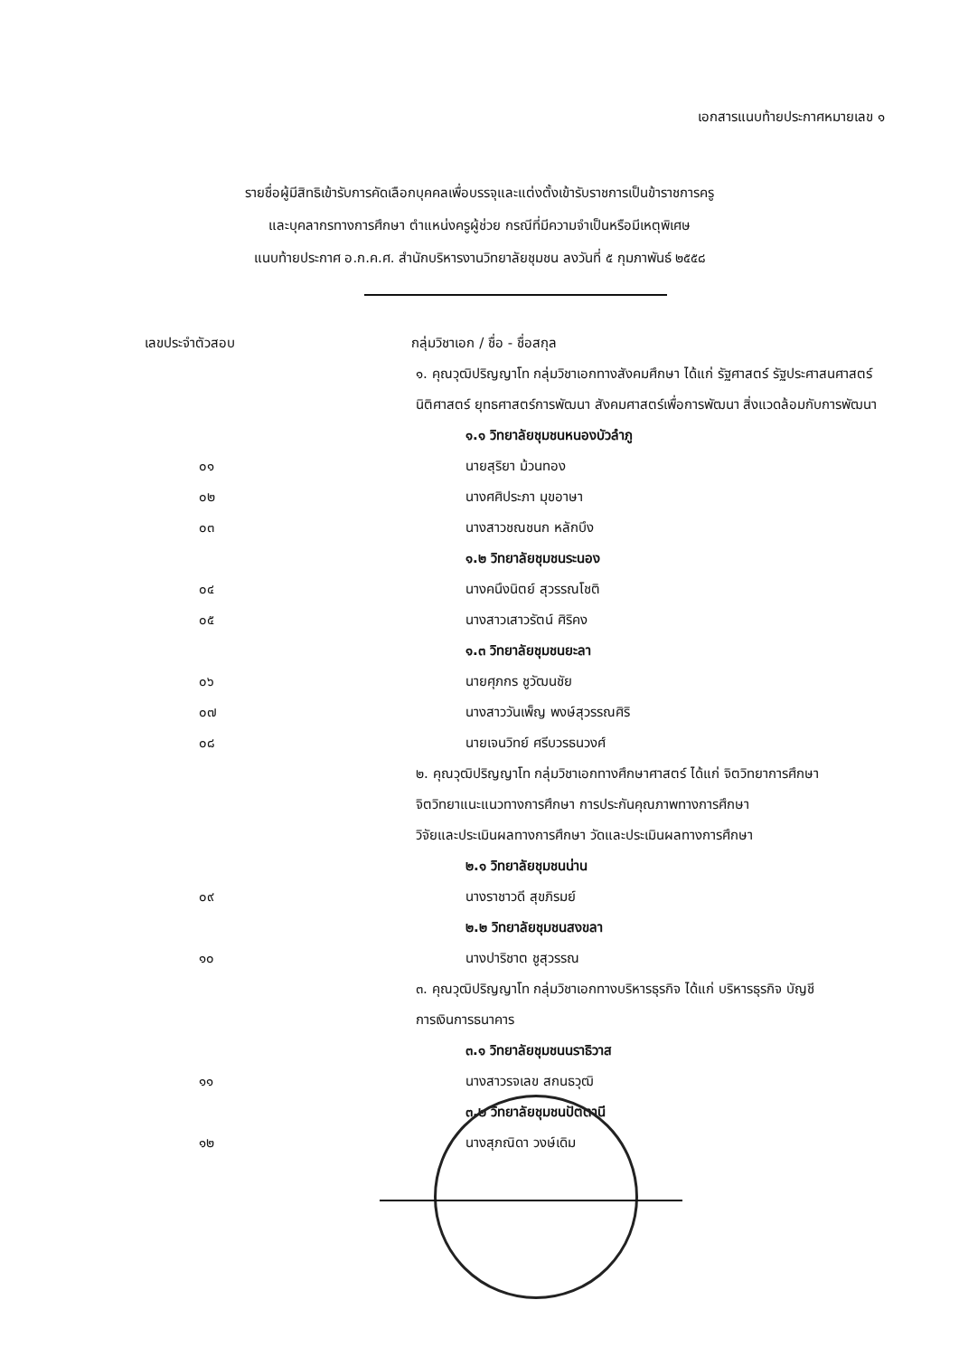เอกสารแนบท้ายประกาศหมายเลข ๑
รายชื่อผู้มีสิทธิเข้ารับการคัดเลือกบุคคลเพื่อบรรจุและแต่งตั้งเข้ารับราชการเป็นข้าราชการครู
และบุคลากรทางการศึกษา ตำแหน่งครูผู้ช่วย กรณีที่มีความจำเป็นหรือมีเหตุพิเศษ
แนบท้ายประกาศ อ.ก.ค.ศ. สำนักบริหารงานวิทยาลัยชุมชน ลงวันที่ ๕ กุมภาพันธ์ ๒๕๕๘
| เลขประจำตัวสอบ | กลุ่มวิชาเอก / ชื่อ - ชื่อสกุล |
| --- | --- |
| | ๑. คุณวุฒิปริญญาโท กลุ่มวิชาเอกทางสังคมศึกษา ได้แก่ รัฐศาสตร์ รัฐประศาสนศาสตร์ |
| | นิติศาสตร์ ยุทธศาสตร์การพัฒนา สังคมศาสตร์เพื่อการพัฒนา สิ่งแวดล้อมกับการพัฒนา |
| | ๑.๑ วิทยาลัยชุมชนหนองบัวลำภู |
| ๐๑ | นายสุริยา ม้วนทอง |
| ๐๒ | นางศศิประภา มุขอาษา |
| ๐๓ | นางสาวชณชนก หลักบึง |
| | ๑.๒ วิทยาลัยชุมชนระนอง |
| ๐๔ | นางคนึงนิตย์ สุวรรณโชติ |
| ๐๕ | นางสาวเสาวรัตน์ ศิริคง |
| | ๑.๓ วิทยาลัยชุมชนยะลา |
| ๐๖ | นายศุภกร ชูวัฒนชัย |
| ๐๗ | นางสาววันเพ็ญ พงษ์สุวรรณศิริ |
| ๐๘ | นายเจนวิทย์ ศรีบวรธนวงศ์ |
| | ๒. คุณวุฒิปริญญาโท กลุ่มวิชาเอกทางศึกษาศาสตร์ ได้แก่ จิตวิทยาการศึกษา |
| | จิตวิทยาแนะแนวทางการศึกษา การประกันคุณภาพทางการศึกษา |
| | วิจัยและประเมินผลทางการศึกษา วัดและประเมินผลทางการศึกษา |
| | ๒.๑ วิทยาลัยชุมชนน่าน |
| ๐๙ | นางราชาวดี สุขภิรมย์ |
| | ๒.๒ วิทยาลัยชุมชนสงขลา |
| ๑๐ | นางปาริชาต ชูสุวรรณ |
| | ๓. คุณวุฒิปริญญาโท กลุ่มวิชาเอกทางบริหารธุรกิจ ได้แก่ บริหารธุรกิจ บัญชี |
| | การเงินการธนาคาร |
| | ๓.๑ วิทยาลัยชุมชนนราธิวาส |
| ๑๑ | นางสาวรจเลข สกนธวุฒิ |
| | ๓.๒ วิทยาลัยชุมชนปัตตานี |
| ๑๒ | นางสุภณิดา วงษ์เดิม |